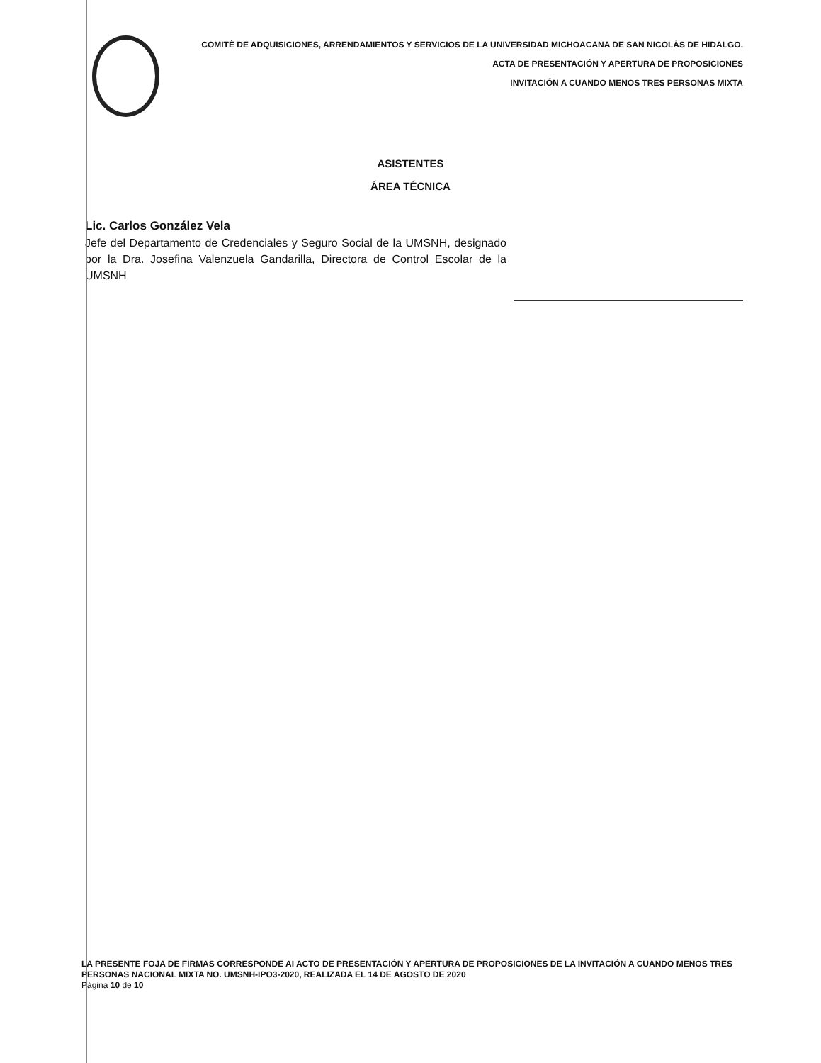COMITÉ DE ADQUISICIONES, ARRENDAMIENTOS Y SERVICIOS DE LA UNIVERSIDAD MICHOACANA DE SAN NICOLÁS DE HIDALGO.
ACTA DE PRESENTACIÓN Y APERTURA DE PROPOSICIONES
INVITACIÓN A CUANDO MENOS TRES PERSONAS MIXTA
ASISTENTES
ÁREA TÉCNICA
Lic. Carlos González Vela
Jefe del Departamento de Credenciales y Seguro Social de la UMSNH, designado por la Dra. Josefina Valenzuela Gandarilla, Directora de Control Escolar de la UMSNH
LA PRESENTE FOJA DE FIRMAS CORRESPONDE AI ACTO DE PRESENTACIÓN Y APERTURA DE PROPOSICIONES DE LA INVITACIÓN A CUANDO MENOS TRES PERSONAS NACIONAL MIXTA NO. UMSNH-IPO3-2020, REALIZADA EL 14 DE AGOSTO DE 2020
Página 10 de 10